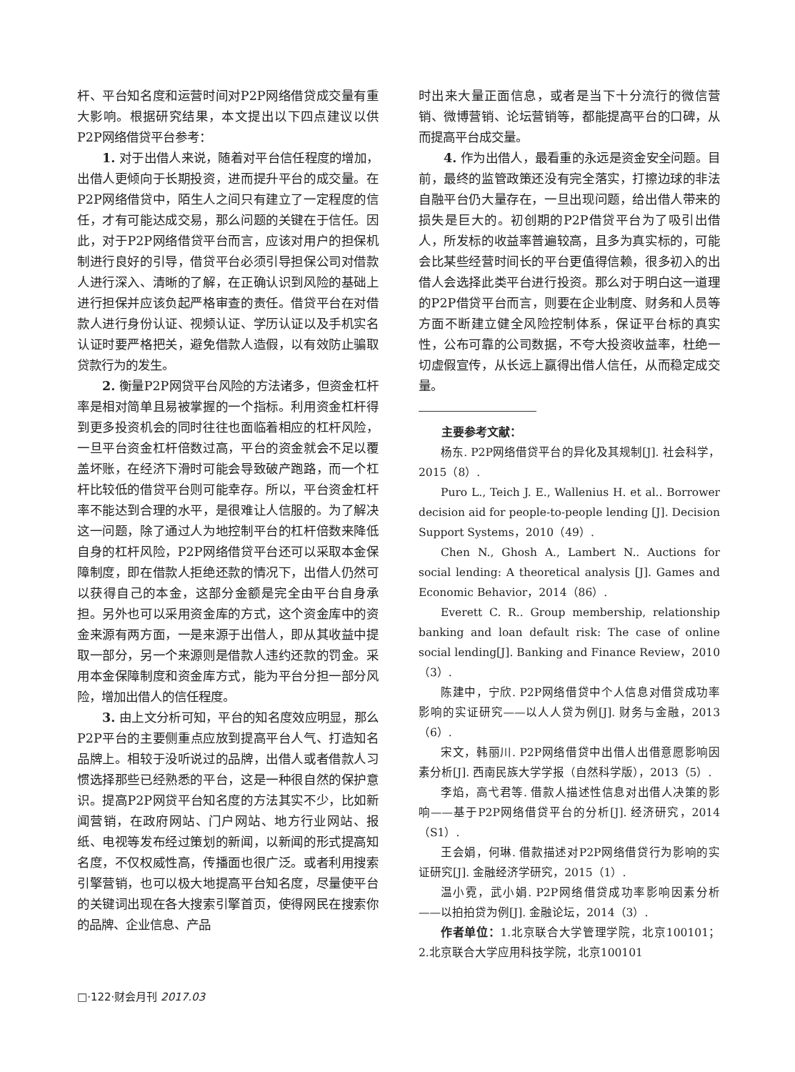杆、平台知名度和运营时间对P2P网络借贷成交量有重大影响。根据研究结果，本文提出以下四点建议以供P2P网络借贷平台参考：
1. 对于出借人来说，随着对平台信任程度的增加，出借人更倾向于长期投资，进而提升平台的成交量。在P2P网络借贷中，陌生人之间只有建立了一定程度的信任，才有可能达成交易，那么问题的关键在于信任。因此，对于P2P网络借贷平台而言，应该对用户的担保机制进行良好的引导，借贷平台必须引导担保公司对借款人进行深入、清晰的了解，在正确认识到风险的基础上进行担保并应该负起严格审查的责任。借贷平台在对借款人进行身份认证、视频认证、学历认证以及手机实名认证时要严格把关，避免借款人造假，以有效防止骗取贷款行为的发生。
2. 衡量P2P网贷平台风险的方法诸多，但资金杠杆率是相对简单且易被掌握的一个指标。利用资金杠杆得到更多投资机会的同时往往也面临着相应的杠杆风险，一旦平台资金杠杆倍数过高，平台的资金就会不足以覆盖坏账，在经济下滑时可能会导致破产跑路，而一个杠杆比较低的借贷平台则可能幸存。所以，平台资金杠杆率不能达到合理的水平，是很难让人信服的。为了解决这一问题，除了通过人为地控制平台的杠杆倍数来降低自身的杠杆风险，P2P网络借贷平台还可以采取本金保障制度，即在借款人拒绝还款的情况下，出借人仍然可以获得自己的本金，这部分金额是完全由平台自身承担。另外也可以采用资金库的方式，这个资金库中的资金来源有两方面，一是来源于出借人，即从其收益中提取一部分，另一个来源则是借款人违约还款的罚金。采用本金保障制度和资金库方式，能为平台分担一部分风险，增加出借人的信任程度。
3. 由上文分析可知，平台的知名度效应明显，那么P2P平台的主要侧重点应放到提高平台人气、打造知名品牌上。相较于没听说过的品牌，出借人或者借款人习惯选择那些已经熟悉的平台，这是一种很自然的保护意识。提高P2P网贷平台知名度的方法其实不少，比如新闻营销，在政府网站、门户网站、地方行业网站、报纸、电视等发布经过策划的新闻，以新闻的形式提高知名度，不仅权威性高，传播面也很广泛。或者利用搜索引擎营销，也可以极大地提高平台知名度，尽量使平台的关键词出现在各大搜索引擎首页，使得网民在搜索你的品牌、企业信息、产品
时出来大量正面信息，或者是当下十分流行的微信营销、微博营销、论坛营销等，都能提高平台的口碑，从而提高平台成交量。
4. 作为出借人，最看重的永远是资金安全问题。目前，最终的监管政策还没有完全落实，打擦边球的非法自融平台仍大量存在，一旦出现问题，给出借人带来的损失是巨大的。初创期的P2P借贷平台为了吸引出借人，所发标的收益率普遍较高，且多为真实标的，可能会比某些经营时间长的平台更值得信赖，很多初入的出借人会选择此类平台进行投资。那么对于明白这一道理的P2P借贷平台而言，则要在企业制度、财务和人员等方面不断建立健全风险控制体系，保证平台标的真实性，公布可靠的公司数据，不夸大投资收益率，杜绝一切虚假宣传，从长远上赢得出借人信任，从而稳定成交量。
主要参考文献：
杨东. P2P网络借贷平台的异化及其规制[J]. 社会科学，2015（8）.
Puro L., Teich J. E., Wallenius H. et al.. Borrower decision aid for people-to-people lending [J]. Decision Support Systems，2010（49）.
Chen N., Ghosh A., Lambert N.. Auctions for social lending: A theoretical analysis [J]. Games and Economic Behavior，2014（86）.
Everett C. R.. Group membership, relationship banking and loan default risk: The case of online social lending[J]. Banking and Finance Review，2010（3）.
陈建中，宁欣. P2P网络借贷中个人信息对借贷成功率影响的实证研究——以人人贷为例[J]. 财务与金融，2013（6）.
宋文，韩丽川. P2P网络借贷中出借人出借意愿影响因素分析[J]. 西南民族大学学报（自然科学版），2013（5）.
李焰，高弋君等. 借款人描述性信息对出借人决策的影响——基于P2P网络借贷平台的分析[J]. 经济研究，2014（S1）.
王会娟，何琳. 借款描述对P2P网络借贷行为影响的实证研究[J]. 金融经济学研究，2015（1）.
温小霓，武小娟. P2P网络借贷成功率影响因素分析——以拍拍贷为例[J]. 金融论坛，2014（3）.
作者单位：1.北京联合大学管理学院，北京100101；2.北京联合大学应用科技学院，北京100101
□·122·财会月刊 2017.03